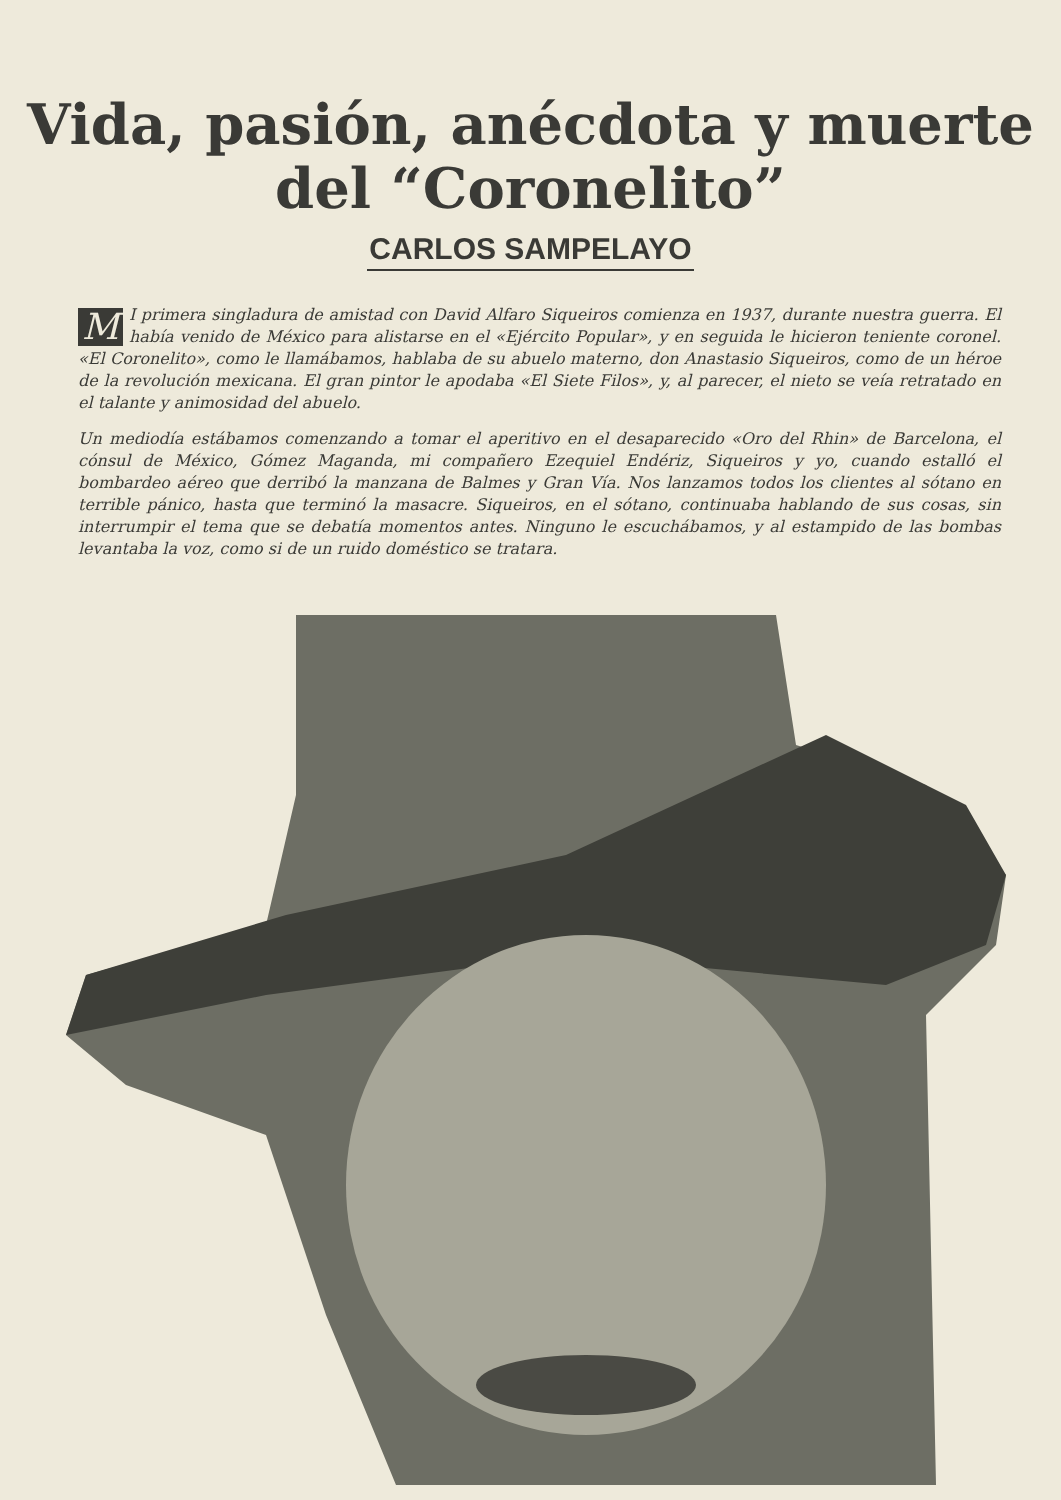Vida, pasión, anécdota y muerte
del “Coronelito”
CARLOS SAMPELAYO
MI primera singladura de amistad con David Alfaro Siqueiros comienza en 1937, durante nuestra guerra. El había venido de México para alistarse en el «Ejército Popular», y en seguida le hicieron teniente coronel. «El Coronelito», como le llamábamos, hablaba de su abuelo materno, don Anastasio Siqueiros, como de un héroe de la revolución mexicana. El gran pintor le apodaba «El Siete Filos», y, al parecer, el nieto se veía retratado en el talante y animosidad del abuelo.
Un mediodía estábamos comenzando a tomar el aperitivo en el desaparecido «Oro del Rhin» de Barcelona, el cónsul de México, Gómez Maganda, mi compañero Ezequiel Endériz, Siqueiros y yo, cuando estalló el bombardeo aéreo que derribó la manzana de Balmes y Gran Vía. Nos lanzamos todos los clientes al sótano en terrible pánico, hasta que terminó la masacre. Siqueiros, en el sótano, continuaba hablando de sus cosas, sin interrumpir el tema que se debatía momentos antes. Ninguno le escuchábamos, y al estampido de las bombas levantaba la voz, como si de un ruido doméstico se tratara.